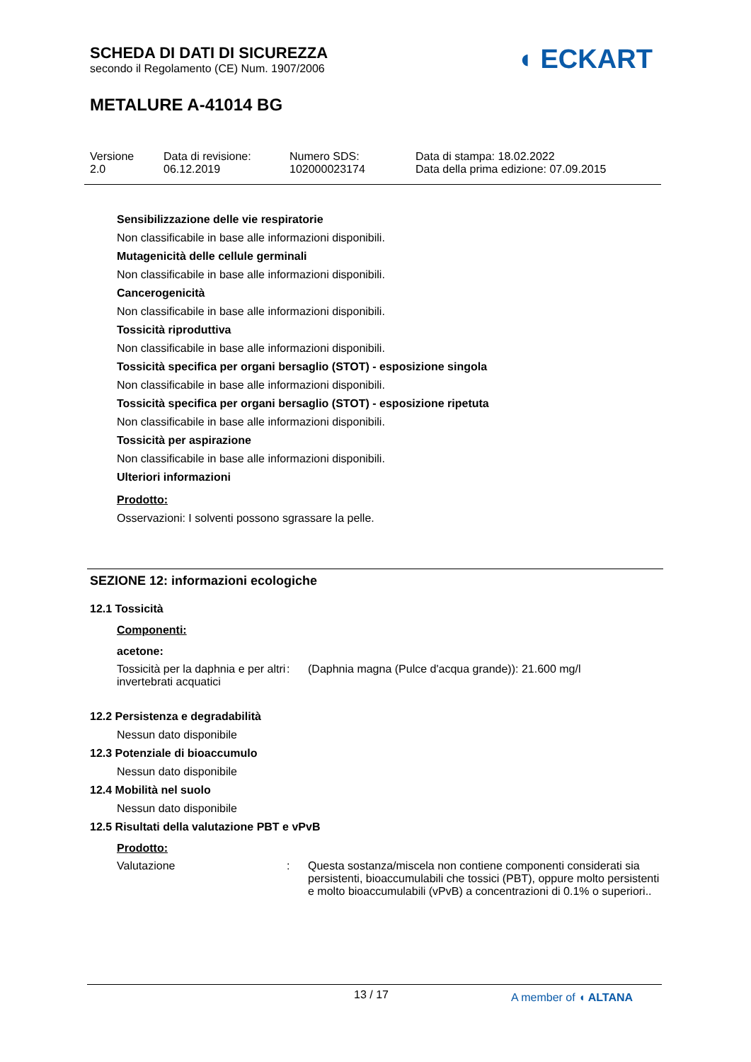SCHEDA DI DATI DI SICUREZZA
secondo il Regolamento (CE) Num. 1907/2006
METALURE A-41014 BG
◖ ECKART
Versione
2.0
Data di revisione:
06.12.2019
Numero SDS:
102000023174
Data di stampa: 18.02.2022
Data della prima edizione: 07.09.2015
Sensibilizzazione delle vie respiratorie
Non classificabile in base alle informazioni disponibili.
Mutagenicità delle cellule germinali
Non classificabile in base alle informazioni disponibili.
Cancerogenicità
Non classificabile in base alle informazioni disponibili.
Tossicità riproduttiva
Non classificabile in base alle informazioni disponibili.
Tossicità specifica per organi bersaglio (STOT) - esposizione singola
Non classificabile in base alle informazioni disponibili.
Tossicità specifica per organi bersaglio (STOT) - esposizione ripetuta
Non classificabile in base alle informazioni disponibili.
Tossicità per aspirazione
Non classificabile in base alle informazioni disponibili.
Ulteriori informazioni
Prodotto:
Osservazioni: I solventi possono sgrassare la pelle.
SEZIONE 12: informazioni ecologiche
12.1 Tossicità
Componenti:
acetone:
Tossicità per la daphnia e per altri invertebrati acquatici
: (Daphnia magna (Pulce d'acqua grande)): 21.600 mg/l
12.2 Persistenza e degradabilità
Nessun dato disponibile
12.3 Potenziale di bioaccumulo
Nessun dato disponibile
12.4 Mobilità nel suolo
Nessun dato disponibile
12.5 Risultati della valutazione PBT e vPvB
Prodotto:
Valutazione : Questa sostanza/miscela non contiene componenti considerati sia persistenti, bioaccumulabili che tossici (PBT), oppure molto persistenti e molto bioaccumulabili (vPvB) a concentrazioni di 0.1% o superiori..
13 / 17 A member of ◖ ALTANA